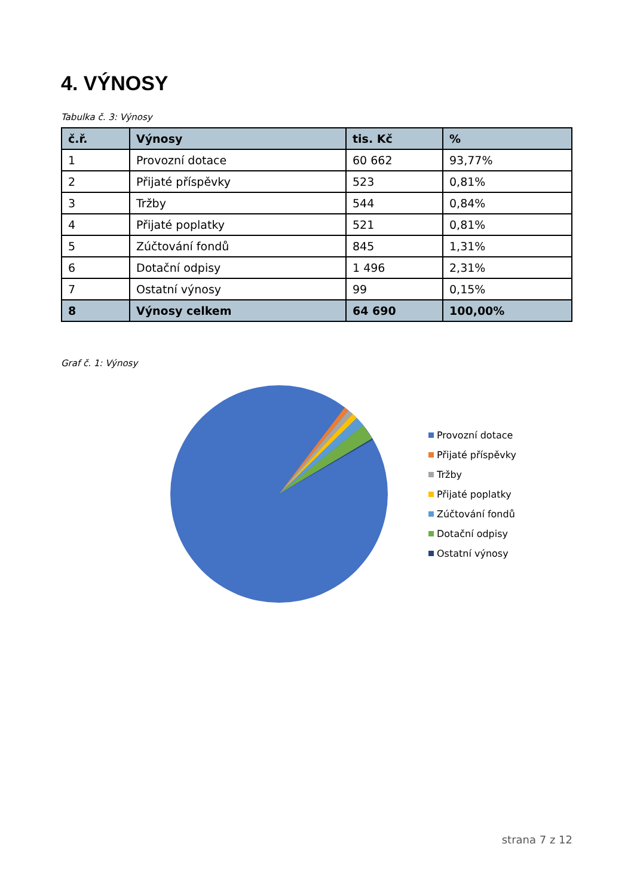4. VÝNOSY
Tabulka č. 3: Výnosy
| č.ř. | Výnosy | tis. Kč | % |
| --- | --- | --- | --- |
| 1 | Provozní dotace | 60 662 | 93,77% |
| 2 | Přijaté příspěvky | 523 | 0,81% |
| 3 | Tržby | 544 | 0,84% |
| 4 | Přijaté poplatky | 521 | 0,81% |
| 5 | Zúčtování fondů | 845 | 1,31% |
| 6 | Dotační odpisy | 1 496 | 2,31% |
| 7 | Ostatní výnosy | 99 | 0,15% |
| 8 | Výnosy celkem | 64 690 | 100,00% |
Graf č. 1: Výnosy
Provozní dotace
Přijaté příspěvky
Tržby
Přijaté poplatky
Zúčtování fondů
Dotační odpisy
Ostatní výnosy
strana 7 z 12